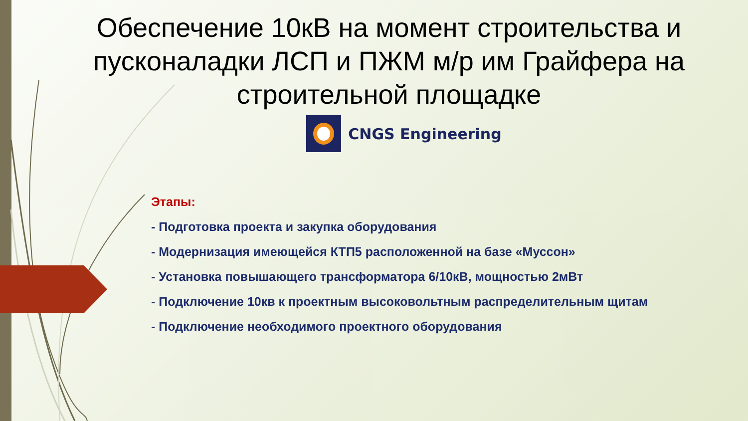Обеспечение 10кВ на момент строительства и пусконаладки ЛСП и ПЖМ м/р им Грайфера на строительной площадке
CNGS Engineering
Этапы:
- Подготовка проекта и закупка оборудования
- Модернизация имеющейся КТП5 расположенной на базе «Муссон»
- Установка повышающего трансформатора 6/10кВ, мощностью 2мВт
- Подключение 10кв к проектным высоковольтным распределительным щитам
- Подключение необходимого проектного оборудования